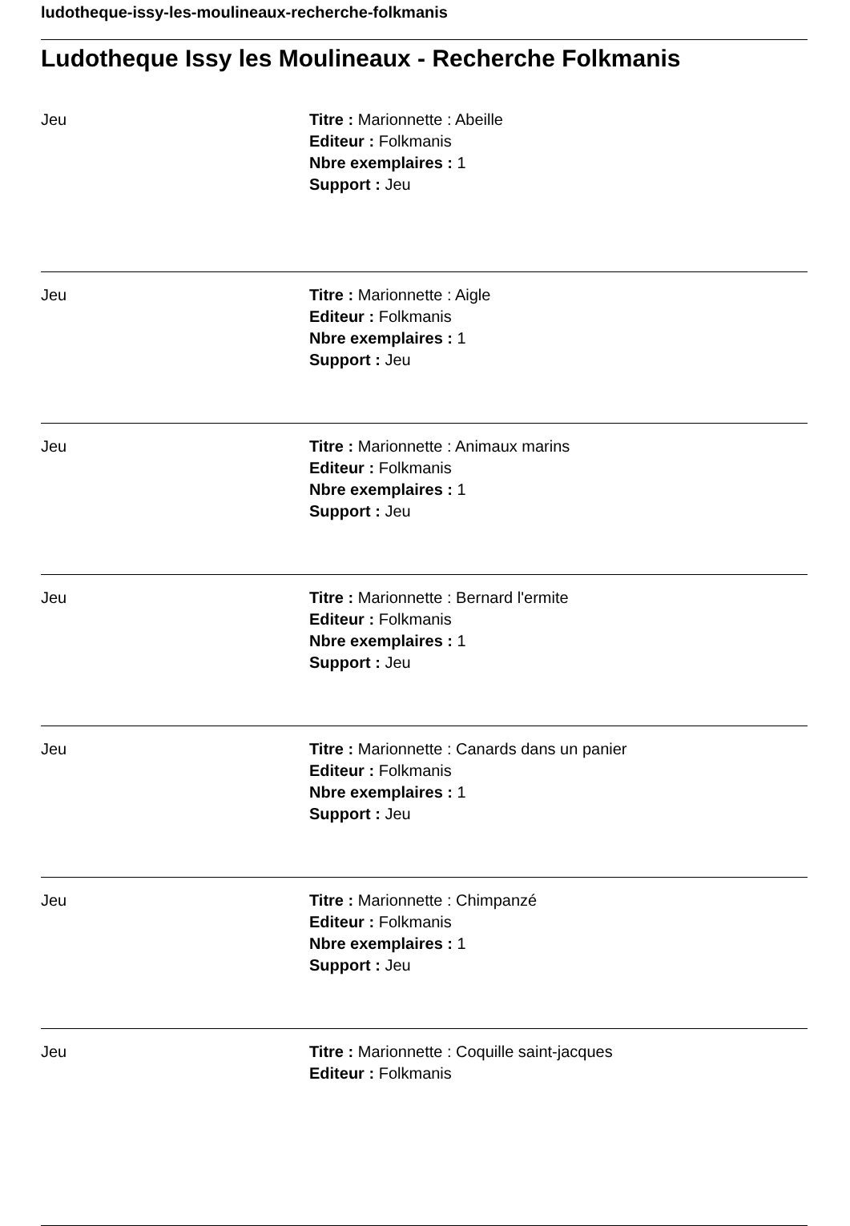ludotheque-issy-les-moulineaux-recherche-folkmanis
Ludotheque Issy les Moulineaux - Recherche Folkmanis
Jeu Titre : Marionnette : Abeille
Editeur : Folkmanis
Nbre exemplaires : 1
Support : Jeu
Jeu Titre : Marionnette : Aigle
Editeur : Folkmanis
Nbre exemplaires : 1
Support : Jeu
Jeu Titre : Marionnette : Animaux marins
Editeur : Folkmanis
Nbre exemplaires : 1
Support : Jeu
Jeu Titre : Marionnette : Bernard l'ermite
Editeur : Folkmanis
Nbre exemplaires : 1
Support : Jeu
Jeu Titre : Marionnette : Canards dans un panier
Editeur : Folkmanis
Nbre exemplaires : 1
Support : Jeu
Jeu Titre : Marionnette : Chimpanzé
Editeur : Folkmanis
Nbre exemplaires : 1
Support : Jeu
Jeu Titre : Marionnette : Coquille saint-jacques
Editeur : Folkmanis